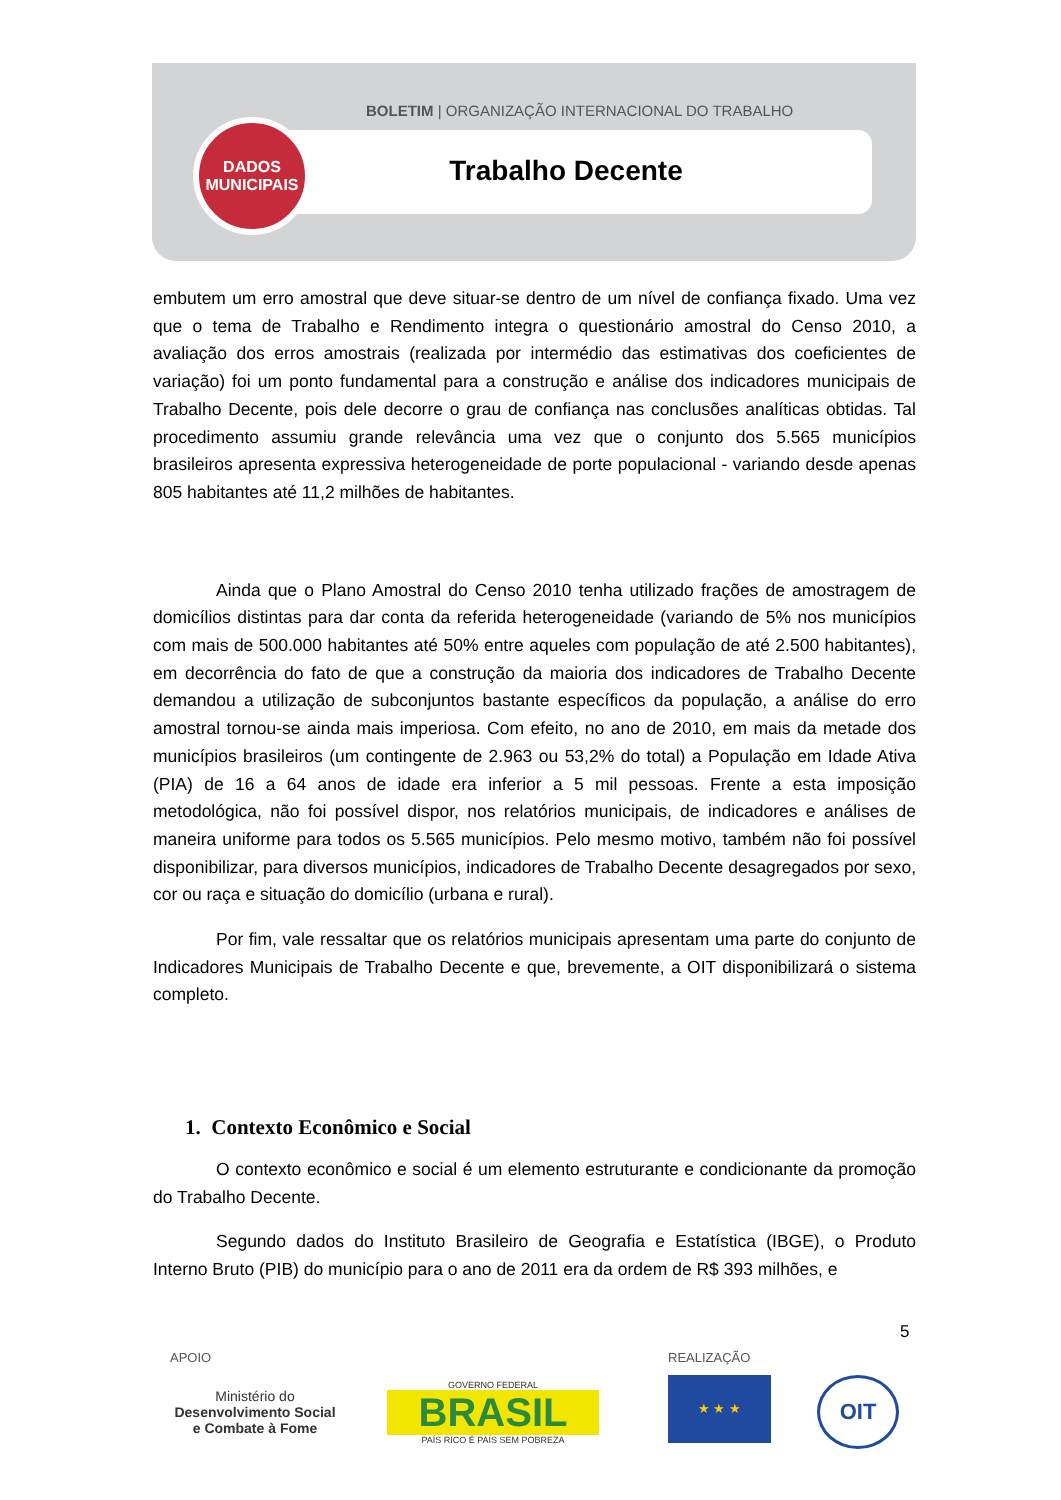BOLETIM | ORGANIZAÇÃO INTERNACIONAL DO TRABALHO
DADOS
MUNICIPAIS
Trabalho Decente
embutem um erro amostral que deve situar-se dentro de um nível de confiança fixado. Uma vez que o tema de Trabalho e Rendimento integra o questionário amostral do Censo 2010, a avaliação dos erros amostrais (realizada por intermédio das estimativas dos coeficientes de variação) foi um ponto fundamental para a construção e análise dos indicadores municipais de Trabalho Decente, pois dele decorre o grau de confiança nas conclusões analíticas obtidas. Tal procedimento assumiu grande relevância uma vez que o conjunto dos 5.565 municípios brasileiros apresenta expressiva heterogeneidade de porte populacional - variando desde apenas 805 habitantes até 11,2 milhões de habitantes.
Ainda que o Plano Amostral do Censo 2010 tenha utilizado frações de amostragem de domicílios distintas para dar conta da referida heterogeneidade (variando de 5% nos municípios com mais de 500.000 habitantes até 50% entre aqueles com população de até 2.500 habitantes), em decorrência do fato de que a construção da maioria dos indicadores de Trabalho Decente demandou a utilização de subconjuntos bastante específicos da população, a análise do erro amostral tornou-se ainda mais imperiosa. Com efeito, no ano de 2010, em mais da metade dos municípios brasileiros (um contingente de 2.963 ou 53,2% do total) a População em Idade Ativa (PIA) de 16 a 64 anos de idade era inferior a 5 mil pessoas. Frente a esta imposição metodológica, não foi possível dispor, nos relatórios municipais, de indicadores e análises de maneira uniforme para todos os 5.565 municípios. Pelo mesmo motivo, também não foi possível disponibilizar, para diversos municípios, indicadores de Trabalho Decente desagregados por sexo, cor ou raça e situação do domicílio (urbana e rural).
Por fim, vale ressaltar que os relatórios municipais apresentam uma parte do conjunto de Indicadores Municipais de Trabalho Decente e que, brevemente, a OIT disponibilizará o sistema completo.
1. Contexto Econômico e Social
O contexto econômico e social é um elemento estruturante e condicionante da promoção do Trabalho Decente.
Segundo dados do Instituto Brasileiro de Geografia e Estatística (IBGE), o Produto Interno Bruto (PIB) do município para o ano de 2011 era da ordem de R$ 393 milhões, e
5
APOIO REALIZAÇÃO
Ministério do
Desenvolvimento Social
e Combate à Fome
GOVERNO FEDERAL
BRASIL
PAÍS RICO É PAÍS SEM POBREZA
★ ★ ★ OIT